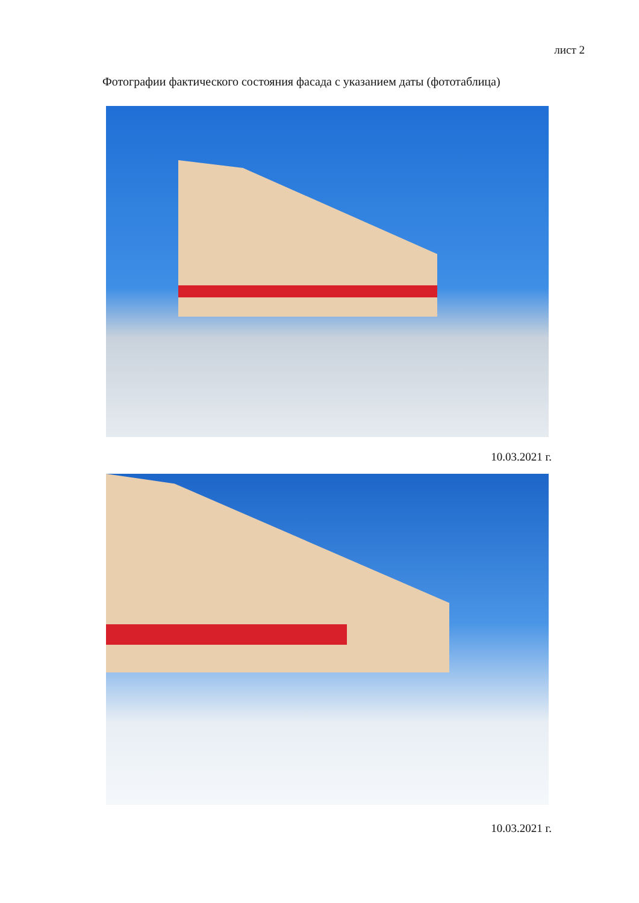лист 2
Фотографии фактического состояния фасада с указанием даты (фототаблица)
10.03.2021 г.
10.03.2021 г.